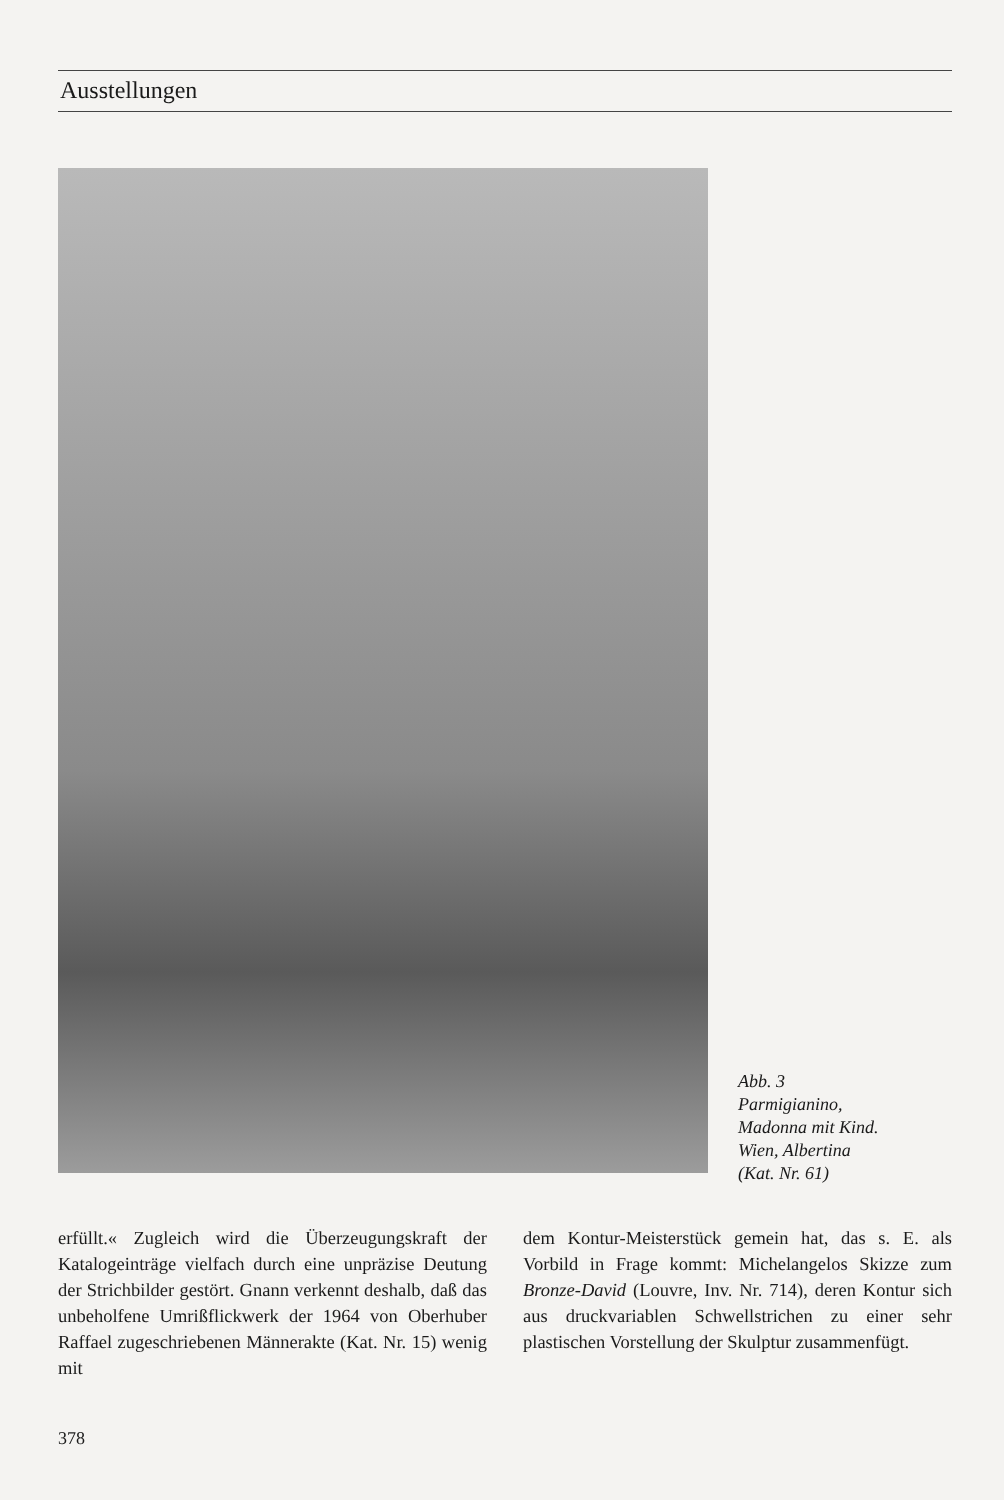Ausstellungen
Abb. 3
Parmigianino,
Madonna mit Kind.
Wien, Albertina
(Kat. Nr. 61)
erfüllt.« Zugleich wird die Überzeugungskraft der Katalogeinträge vielfach durch eine unpräzise Deutung der Strichbilder gestört. Gnann verkennt deshalb, daß das unbeholfene Umrißflickwerk der 1964 von Oberhuber Raffael zugeschriebenen Männerakte (Kat. Nr. 15) wenig mit
dem Kontur-Meisterstück gemein hat, das s. E. als Vorbild in Frage kommt: Michelangelos Skizze zum Bronze-David (Louvre, Inv. Nr. 714), deren Kontur sich aus druckvariablen Schwellstrichen zu einer sehr plastischen Vorstellung der Skulptur zusammenfügt.
378